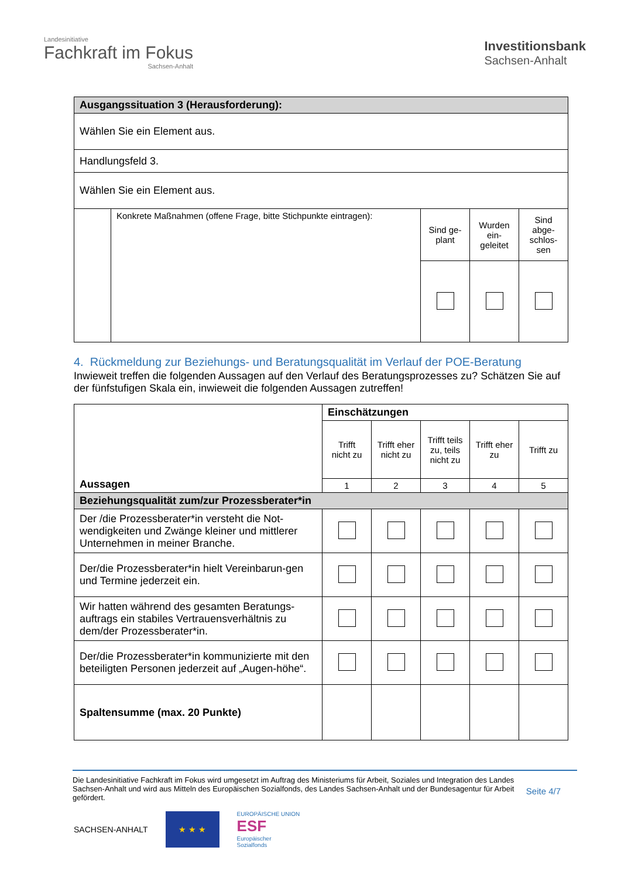Landesinitiative
Fachkraft im Fokus
Sachsen-Anhalt
Investitionsbank
Sachsen-Anhalt
| Ausgangssituation 3 (Herausforderung): | | | | |
| Wählen Sie ein Element aus. | | | | |
| Handlungsfeld 3. | | | | |
| Wählen Sie ein Element aus. | | | | |
| | Konkrete Maßnahmen (offene Frage, bitte Stichpunkte eintragen): | Sind ge-plant | Wurden ein-geleitet | Sind abge-schlos-sen |
4. Rückmeldung zur Beziehungs- und Beratungsqualität im Verlauf der POE-Beratung
Inwieweit treffen die folgenden Aussagen auf den Verlauf des Beratungsprozesses zu? Schätzen Sie auf der fünfstufigen Skala ein, inwieweit die folgenden Aussagen zutreffen!
| Aussagen | Einschätzungen | | | | |
| --- | --- | --- | --- | --- | --- |
| | Trifft nicht zu | Trifft eher nicht zu | Trifft teils zu, teils nicht zu | Trifft eher zu | Trifft zu |
| | 1 | 2 | 3 | 4 | 5 |
| Beziehungsqualität zum/zur Prozessberater*in | | | | | |
| Der /die Prozessberater*in versteht die Not-wendigkeiten und Zwänge kleiner und mittlerer Unternehmen in meiner Branche. | | | | | |
| Der/die Prozessberater*in hielt Vereinbarun-gen und Termine jederzeit ein. | | | | | |
| Wir hatten während des gesamten Beratungs-auftrags ein stabiles Vertrauensverhältnis zu dem/der Prozessberater*in. | | | | | |
| Der/die Prozessberater*in kommunizierte mit den beteiligten Personen jederzeit auf „Augen-höhe“. | | | | | |
| Spaltensumme (max. 20 Punkte) | | | | | |
Die Landesinitiative Fachkraft im Fokus wird umgesetzt im Auftrag des Ministeriums für Arbeit, Soziales und Integration des Landes Sachsen-Anhalt und wird aus Mitteln des Europäischen Sozialfonds, des Landes Sachsen-Anhalt und der Bundesagentur für Arbeit gefördert.
Seite 4/7
SACHSEN-ANHALT
★ ★ ★
EUROPÄISCHE UNION
ESF
Europäischer
Sozialfonds